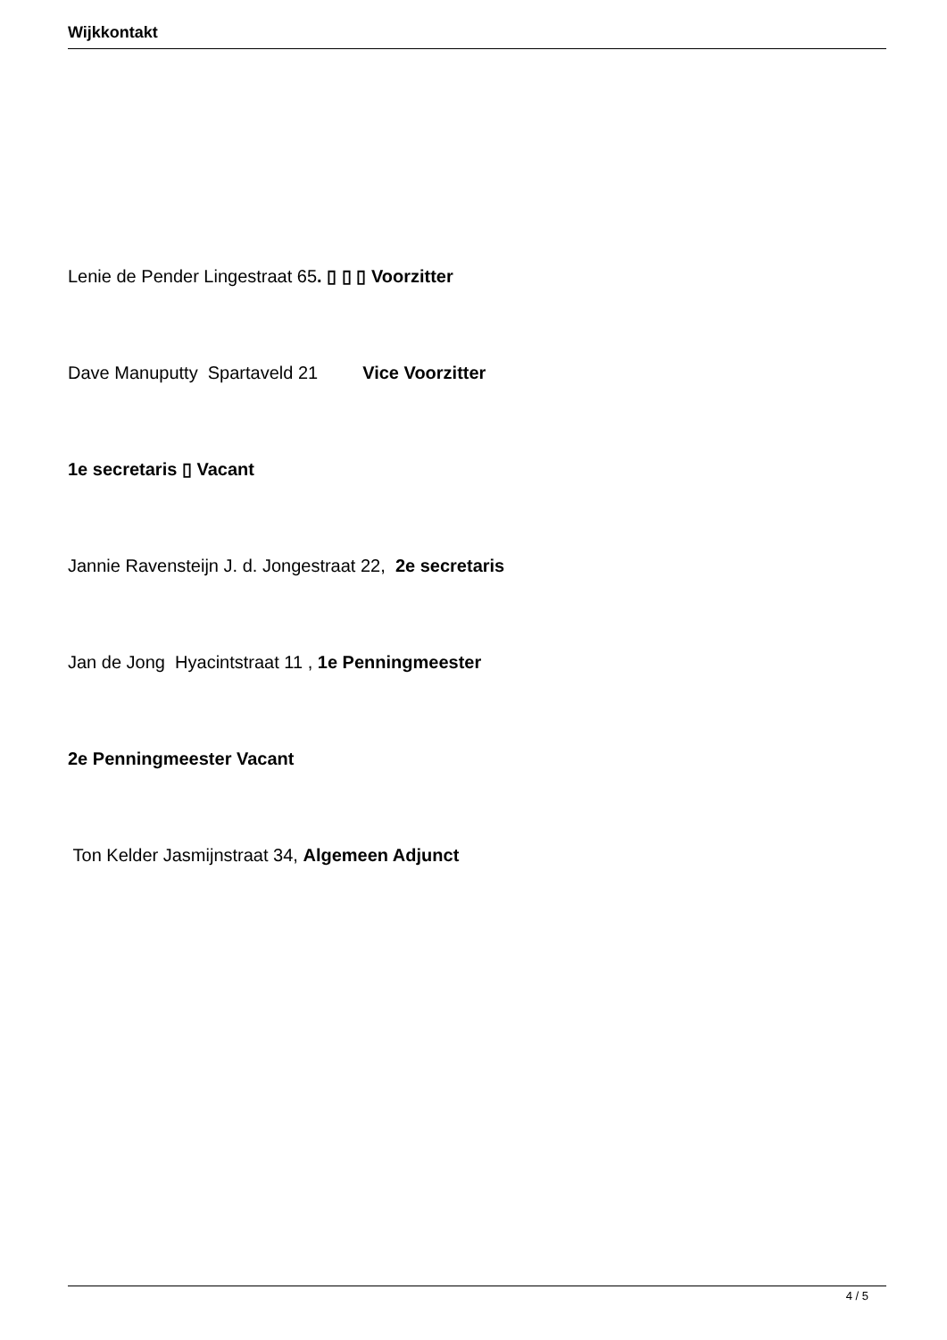Wijkkontakt
Lenie de Pender Lingestraat 65. ▯ ▯ ▯ Voorzitter
Dave Manuputty Spartaveld 21 Vice Voorzitter
1e secretaris ▯ Vacant
Jannie Ravensteijn J. d. Jongestraat 22, 2e secretaris
Jan de Jong Hyacintstraat 11 , 1e Penningmeester
2e Penningmeester Vacant
Ton Kelder Jasmijnstraat 34, Algemeen Adjunct
4 / 5